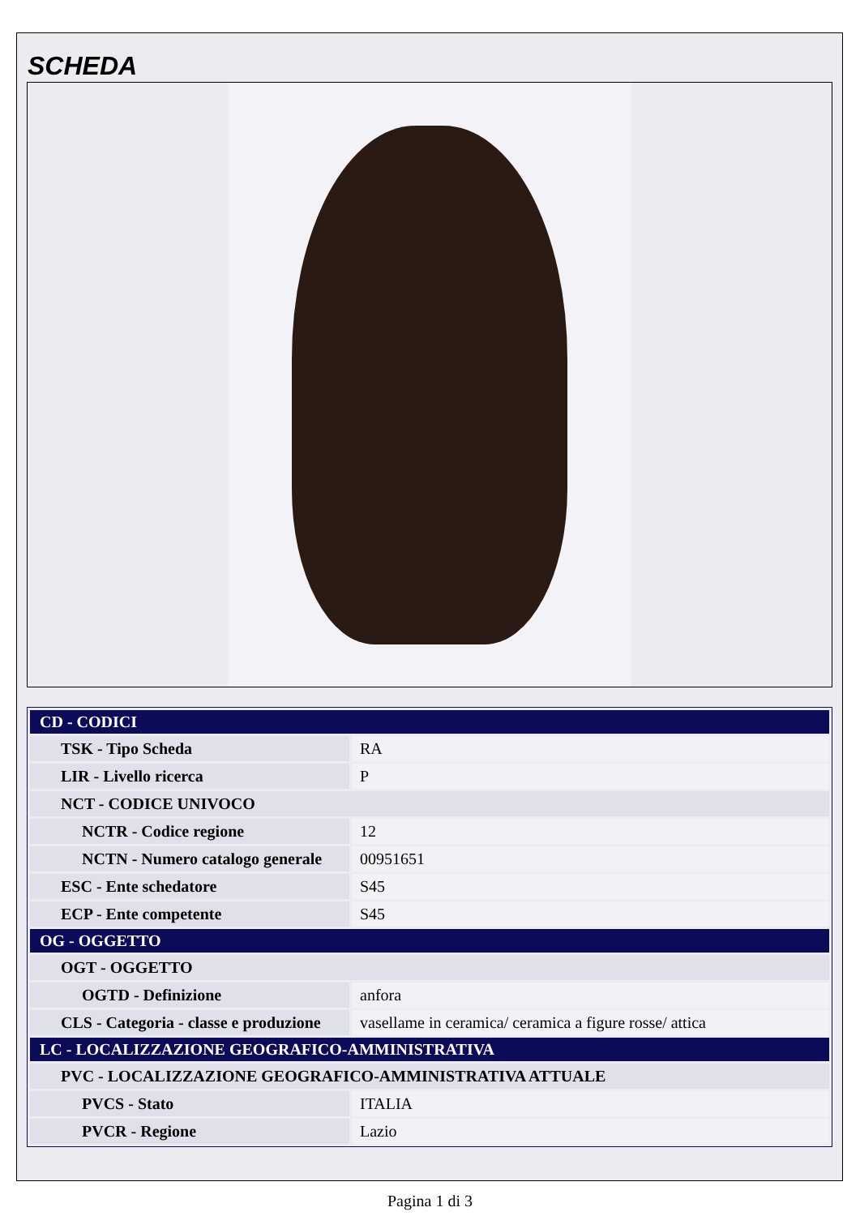SCHEDA
| CD - CODICI | |
| TSK - Tipo Scheda | RA |
| LIR - Livello ricerca | P |
| NCT - CODICE UNIVOCO | |
| NCTR - Codice regione | 12 |
| NCTN - Numero catalogo generale | 00951651 |
| ESC - Ente schedatore | S45 |
| ECP - Ente competente | S45 |
| OG - OGGETTO | |
| OGT - OGGETTO | |
| OGTD - Definizione | anfora |
| CLS - Categoria - classe e produzione | vasellame in ceramica/ ceramica a figure rosse/ attica |
| LC - LOCALIZZAZIONE GEOGRAFICO-AMMINISTRATIVA | |
| PVC - LOCALIZZAZIONE GEOGRAFICO-AMMINISTRATIVA ATTUALE | |
| PVCS - Stato | ITALIA |
| PVCR - Regione | Lazio |
Pagina 1 di 3